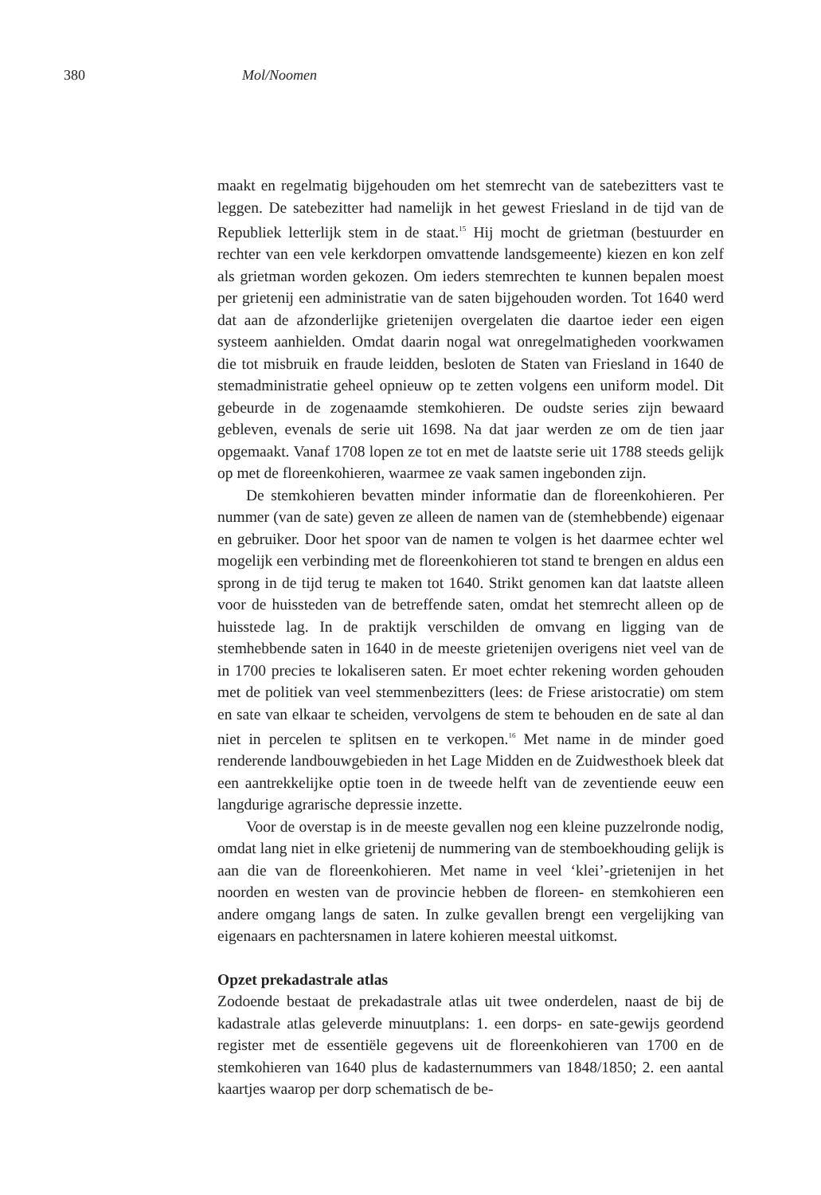380 Mol/Noomen
maakt en regelmatig bijgehouden om het stemrecht van de satebezitters vast te leggen. De satebezitter had namelijk in het gewest Friesland in de tijd van de Republiek letterlijk stem in de staat.<sup>15</sup> Hij mocht de grietman (bestuurder en rechter van een vele kerkdorpen omvattende landsgemeente) kiezen en kon zelf als grietman worden gekozen. Om ieders stemrechten te kunnen bepalen moest per grietenij een administratie van de saten bijgehouden worden. Tot 1640 werd dat aan de afzonderlijke grietenijen overgelaten die daartoe ieder een eigen systeem aanhielden. Omdat daarin nogal wat onregelmatigheden voorkwamen die tot misbruik en fraude leidden, besloten de Staten van Friesland in 1640 de stemadministratie geheel opnieuw op te zetten volgens een uniform model. Dit gebeurde in de zogenaamde stemkohieren. De oudste series zijn bewaard gebleven, evenals de serie uit 1698. Na dat jaar werden ze om de tien jaar opgemaakt. Vanaf 1708 lopen ze tot en met de laatste serie uit 1788 steeds gelijk op met de floreenkohieren, waarmee ze vaak samen ingebonden zijn.
De stemkohieren bevatten minder informatie dan de floreenkohieren. Per nummer (van de sate) geven ze alleen de namen van de (stemhebbende) eigenaar en gebruiker. Door het spoor van de namen te volgen is het daarmee echter wel mogelijk een verbinding met de floreenkohieren tot stand te brengen en aldus een sprong in de tijd terug te maken tot 1640. Strikt genomen kan dat laatste alleen voor de huissteden van de betreffende saten, omdat het stemrecht alleen op de huisstede lag. In de praktijk verschilden de omvang en ligging van de stemhebbende saten in 1640 in de meeste grietenijen overigens niet veel van de in 1700 precies te lokaliseren saten. Er moet echter rekening worden gehouden met de politiek van veel stemmenbezitters (lees: de Friese aristocratie) om stem en sate van elkaar te scheiden, vervolgens de stem te behouden en de sate al dan niet in percelen te splitsen en te verkopen.<sup>16</sup> Met name in de minder goed renderende landbouwgebieden in het Lage Midden en de Zuidwesthoek bleek dat een aantrekkelijke optie toen in de tweede helft van de zeventiende eeuw een langdurige agrarische depressie inzette.
Voor de overstap is in de meeste gevallen nog een kleine puzzelronde nodig, omdat lang niet in elke grietenij de nummering van de stemboekhouding gelijk is aan die van de floreenkohieren. Met name in veel ‘klei’-grietenijen in het noorden en westen van de provincie hebben de floreen- en stemkohieren een andere omgang langs de saten. In zulke gevallen brengt een vergelijking van eigenaars en pachtersnamen in latere kohieren meestal uitkomst.
Opzet prekadastrale atlas
Zodoende bestaat de prekadastrale atlas uit twee onderdelen, naast de bij de kadastrale atlas geleverde minuutplans: 1. een dorps- en sate-gewijs geordend register met de essentiële gegevens uit de floreenkohieren van 1700 en de stemkohieren van 1640 plus de kadasternummers van 1848/1850; 2. een aantal kaartjes waarop per dorp schematisch de be-